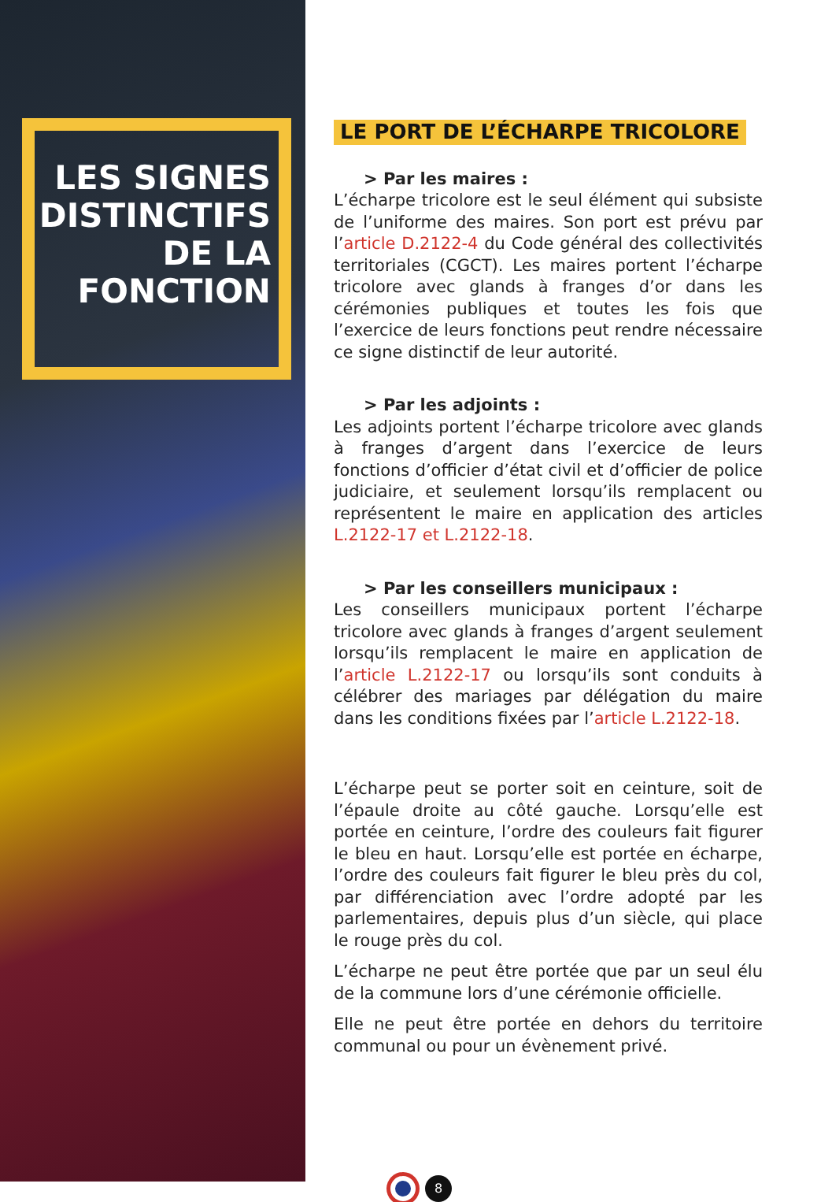LES SIGNES DISTINCTIFS DE LA FONCTION
LE PORT DE L’ÉCHARPE TRICOLORE
> Par les maires :
L’écharpe tricolore est le seul élément qui subsiste de l’uniforme des maires. Son port est prévu par l’article D.2122-4 du Code général des collectivités territoriales (CGCT). Les maires portent l’écharpe tricolore avec glands à franges d’or dans les cérémonies publiques et toutes les fois que l’exercice de leurs fonctions peut rendre nécessaire ce signe distinctif de leur autorité.
> Par les adjoints :
Les adjoints portent l’écharpe tricolore avec glands à franges d’argent dans l’exercice de leurs fonctions d’officier d’état civil et d’officier de police judiciaire, et seulement lorsqu’ils remplacent ou représentent le maire en application des articles L.2122-17 et L.2122-18.
> Par les conseillers municipaux :
Les conseillers municipaux portent l’écharpe tricolore avec glands à franges d’argent seulement lorsqu’ils remplacent le maire en application de l’article L.2122-17 ou lorsqu’ils sont conduits à célébrer des mariages par délégation du maire dans les conditions fixées par l’article L.2122-18.
L’écharpe peut se porter soit en ceinture, soit de l’épaule droite au côté gauche. Lorsqu’elle est portée en ceinture, l’ordre des couleurs fait figurer le bleu en haut. Lorsqu’elle est portée en écharpe, l’ordre des couleurs fait figurer le bleu près du col, par différenciation avec l’ordre adopté par les parlementaires, depuis plus d’un siècle, qui place le rouge près du col.
L’écharpe ne peut être portée que par un seul élu de la commune lors d’une cérémonie officielle.
Elle ne peut être portée en dehors du territoire communal ou pour un évènement privé.
8